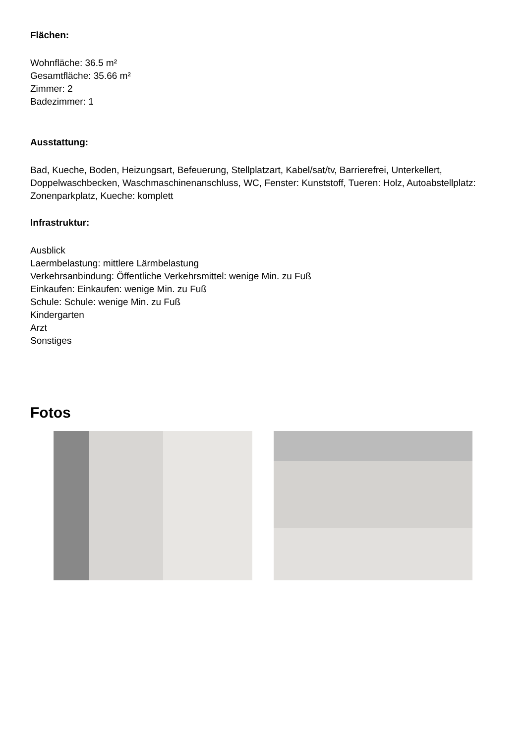Flächen:
Wohnfläche: 36.5 m²
Gesamtfläche: 35.66 m²
Zimmer: 2
Badezimmer: 1
Ausstattung:
Bad, Kueche, Boden, Heizungsart, Befeuerung, Stellplatzart, Kabel/sat/tv, Barrierefrei, Unterkellert, Doppelwaschbecken, Waschmaschinenanschluss, WC, Fenster: Kunststoff, Tueren: Holz, Autoabstellplatz: Zonenparkplatz, Kueche: komplett
Infrastruktur:
Ausblick
Laermbelastung: mittlere Lärmbelastung
Verkehrsanbindung: Öffentliche Verkehrsmittel: wenige Min. zu Fuß
Einkaufen: Einkaufen: wenige Min. zu Fuß
Schule: Schule: wenige Min. zu Fuß
Kindergarten
Arzt
Sonstiges
Fotos